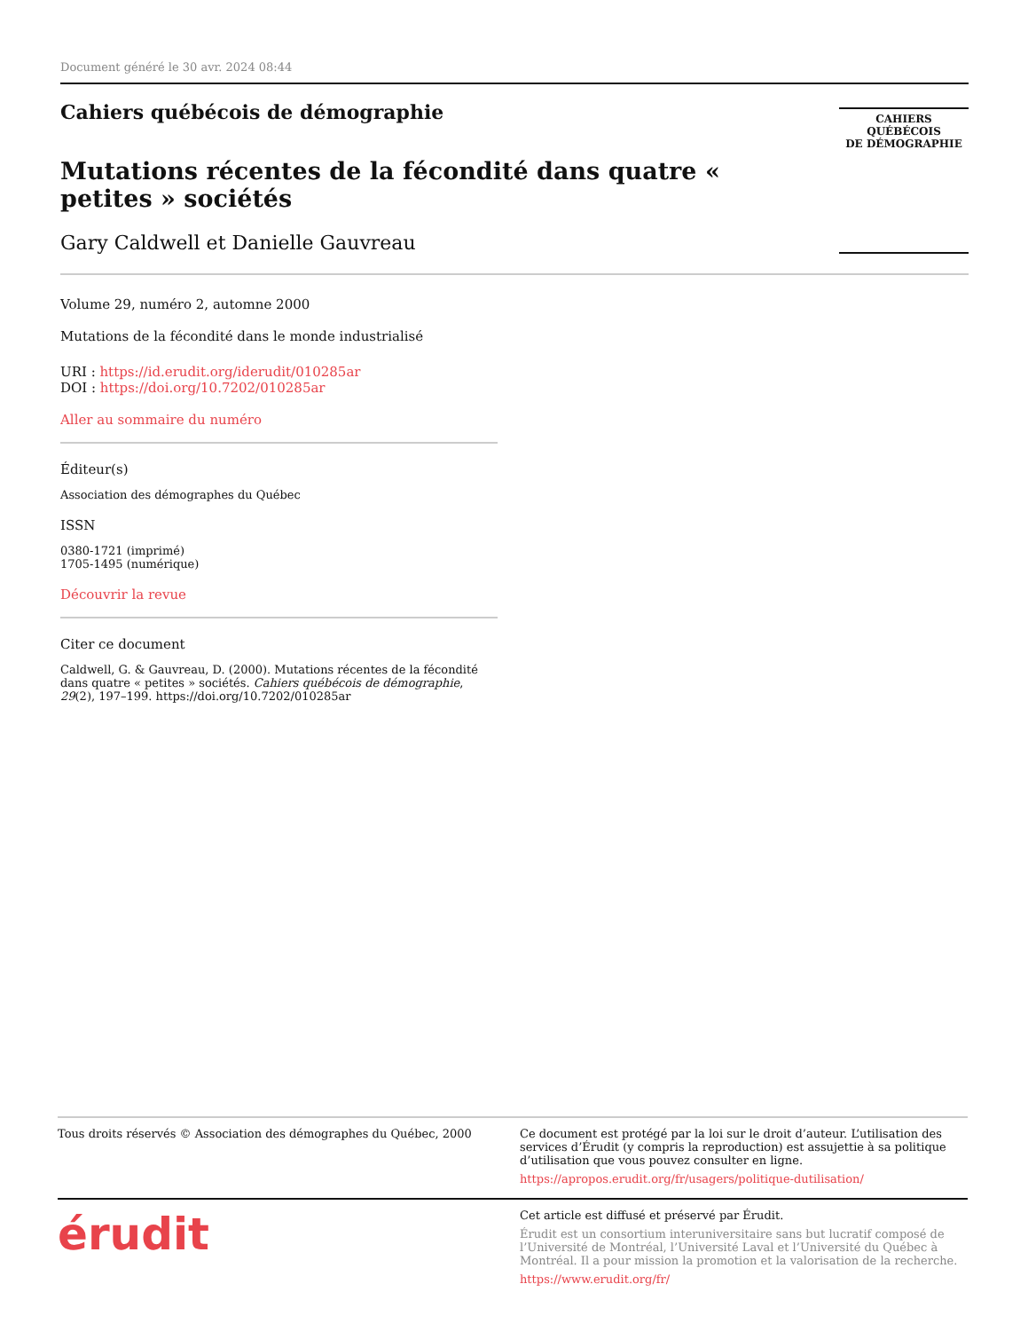Document généré le 30 avr. 2024 08:44
Cahiers québécois de démographie
Mutations récentes de la fécondité dans quatre « petites » sociétés
Gary Caldwell et Danielle Gauvreau
CAHIERS QUÉBÉCOIS
DE DÉMOGRAPHIE
Volume 29, numéro 2, automne 2000
Mutations de la fécondité dans le monde industrialisé
URI : https://id.erudit.org/iderudit/010285ar
DOI : https://doi.org/10.7202/010285ar
Aller au sommaire du numéro
Éditeur(s)
Association des démographes du Québec
ISSN
0380-1721 (imprimé)
1705-1495 (numérique)
Découvrir la revue
Citer ce document
Caldwell, G. & Gauvreau, D. (2000). Mutations récentes de la fécondité dans quatre « petites » sociétés. Cahiers québécois de démographie, 29(2), 197–199. https://doi.org/10.7202/010285ar
Tous droits réservés © Association des démographes du Québec, 2000
Ce document est protégé par la loi sur le droit d’auteur. L’utilisation des services d’Érudit (y compris la reproduction) est assujettie à sa politique d’utilisation que vous pouvez consulter en ligne.
https://apropos.erudit.org/fr/usagers/politique-dutilisation/
érudit
Cet article est diffusé et préservé par Érudit.
Érudit est un consortium interuniversitaire sans but lucratif composé de l’Université de Montréal, l’Université Laval et l’Université du Québec à Montréal. Il a pour mission la promotion et la valorisation de la recherche.
https://www.erudit.org/fr/